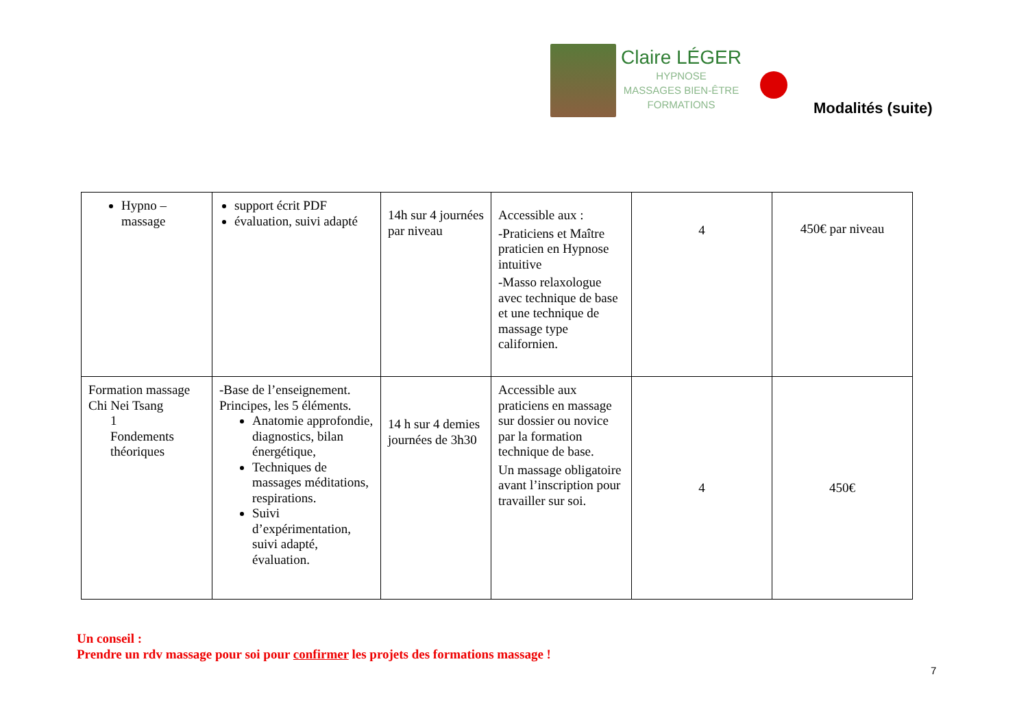Claire LÉGER
HYPNOSE
MASSAGES BIEN-ÊTRE
FORMATIONS
Modalités (suite)
| Hypno – massage | support écrit PDF évaluation, suivi adapté | 14h sur 4 journées par niveau | Accessible aux : -Praticiens et Maître praticien en Hypnose intuitive -Masso relaxologue avec technique de base et une technique de massage type californien. | 4 | 450€ par niveau |
| Formation massage Chi Nei Tsang 1 Fondements théoriques | -Base de l’enseignement. Principes, les 5 éléments. Anatomie approfondie, diagnostics, bilan énergétique, Techniques de massages méditations, respirations. Suivi d’expérimentation, suivi adapté, évaluation. | 14 h sur 4 demies journées de 3h30 | Accessible aux praticiens en massage sur dossier ou novice par la formation technique de base. Un massage obligatoire avant l’inscription pour travailler sur soi. | 4 | 450€ |
Un conseil :
Prendre un rdv massage pour soi pour confirmer les projets des formations massage !
7